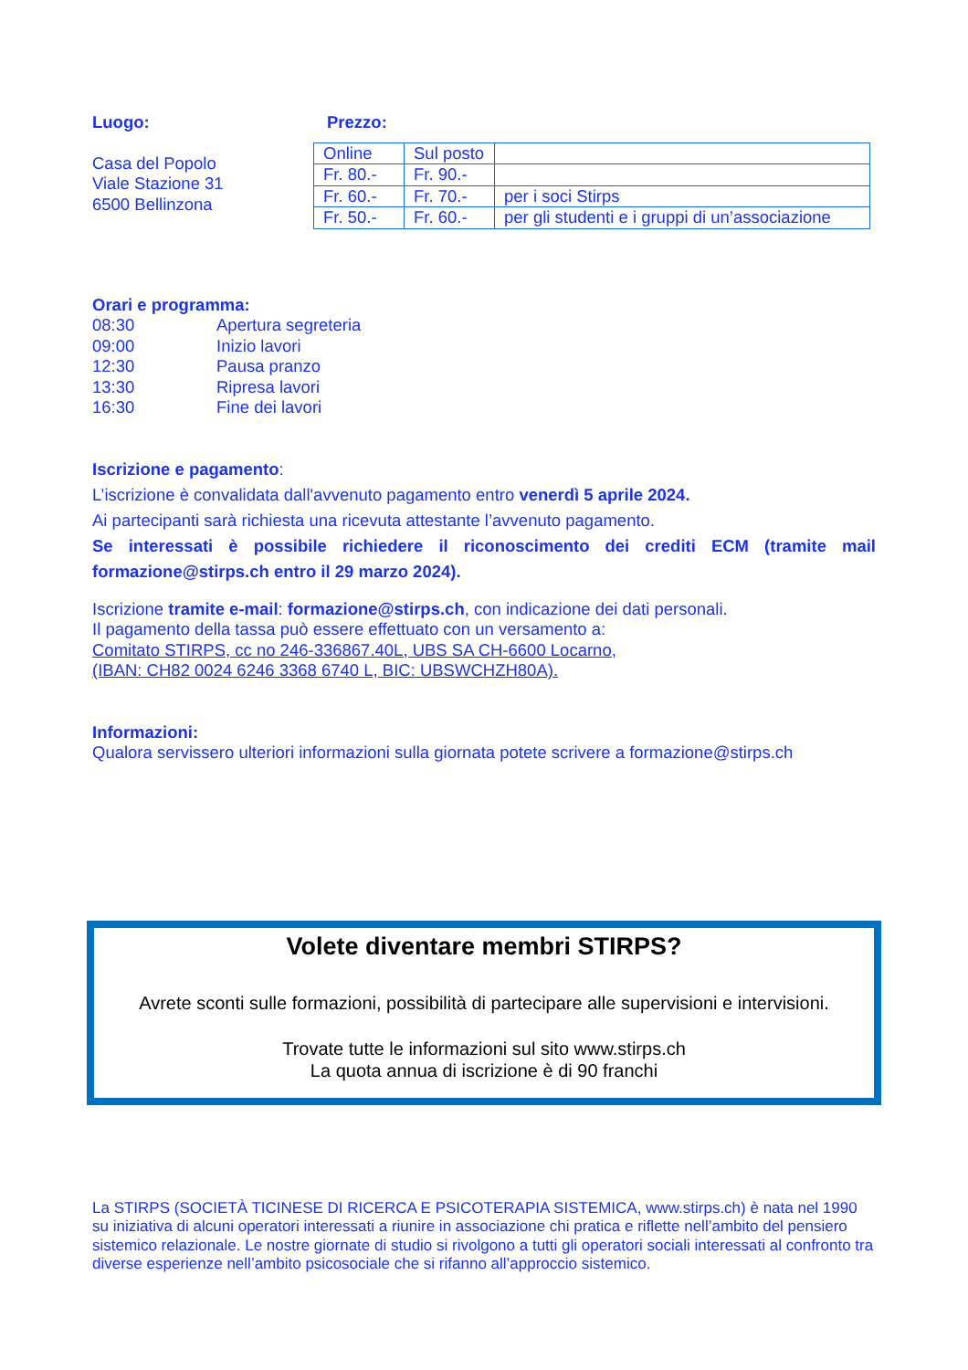Luogo:
Casa del Popolo
Viale Stazione 31
6500 Bellinzona
Prezzo:
| Online | Sul posto | |
| Fr. 80.- | Fr. 90.- | |
| Fr. 60.- | Fr. 70.- | per i soci Stirps |
| Fr. 50.- | Fr. 60.- | per gli studenti e i gruppi di un’associazione |
Orari e programma:
08:30 Apertura segreteria
09:00 Inizio lavori
12:30 Pausa pranzo
13:30 Ripresa lavori
16:30 Fine dei lavori
Iscrizione e pagamento:
L’iscrizione è convalidata dall'avvenuto pagamento entro venerdì 5 aprile 2024.
Ai partecipanti sarà richiesta una ricevuta attestante l’avvenuto pagamento.
Se interessati è possibile richiedere il riconoscimento dei crediti ECM (tramite mail formazione@stirps.ch entro il 29 marzo 2024).
Iscrizione tramite e-mail: formazione@stirps.ch, con indicazione dei dati personali.
Il pagamento della tassa può essere effettuato con un versamento a:
Comitato STIRPS, cc no 246-336867.40L, UBS SA CH-6600 Locarno,
(IBAN: CH82 0024 6246 3368 6740 L, BIC: UBSWCHZH80A).
Informazioni:
Qualora servissero ulteriori informazioni sulla giornata potete scrivere a formazione@stirps.ch
Volete diventare membri STIRPS?
Avrete sconti sulle formazioni, possibilità di partecipare alle supervisioni e intervisioni.
Trovate tutte le informazioni sul sito www.stirps.ch
La quota annua di iscrizione è di 90 franchi
La STIRPS (SOCIETÀ TICINESE DI RICERCA E PSICOTERAPIA SISTEMICA, www.stirps.ch) è nata nel 1990 su iniziativa di alcuni operatori interessati a riunire in associazione chi pratica e riflette nell’ambito del pensiero sistemico relazionale. Le nostre giornate di studio si rivolgono a tutti gli operatori sociali interessati al confronto tra diverse esperienze nell’ambito psicosociale che si rifanno all’approccio sistemico.